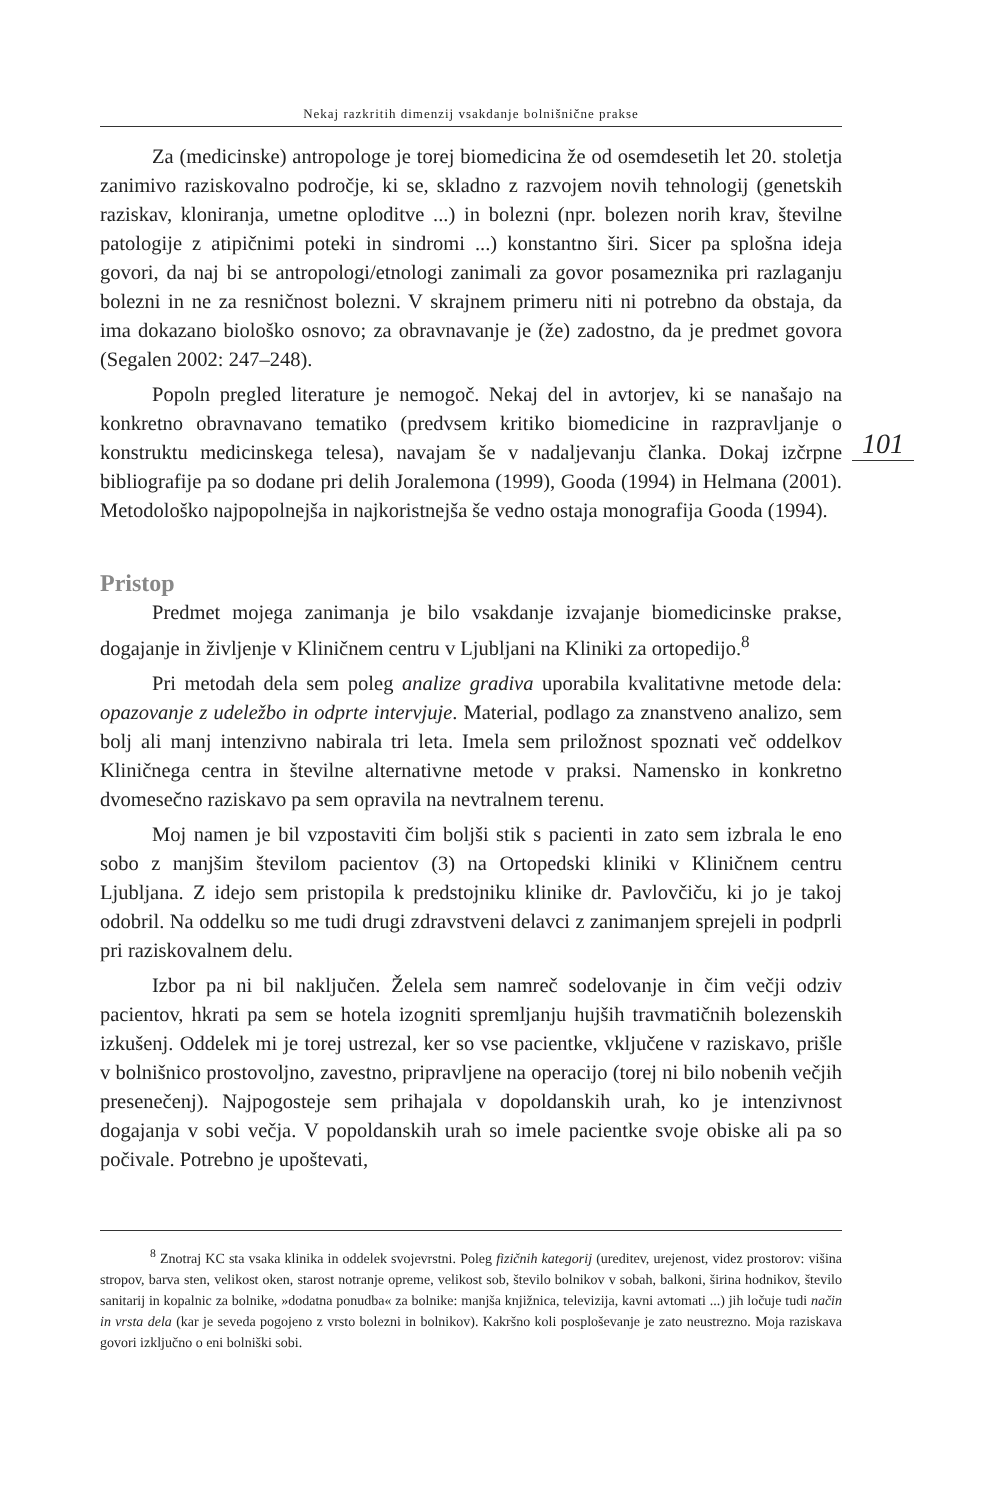Nekaj razkritih dimenzij vsakdanje bolnišnične prakse
101
Za (medicinske) antropologe je torej biomedicina že od osemdesetih let 20. stoletja zanimivo raziskovalno področje, ki se, skladno z razvojem novih tehnologij (genetskih raziskav, kloniranja, umetne oploditve ...) in bolezni (npr. bolezen norih krav, številne patologije z atipičnimi poteki in sindromi ...) konstantno širi. Sicer pa splošna ideja govori, da naj bi se antropologi/etnologi zanimali za govor posameznika pri razlaganju bolezni in ne za resničnost bolezni. V skrajnem primeru niti ni potrebno da obstaja, da ima dokazano biološko osnovo; za obravnavanje je (že) zadostno, da je predmet govora (Segalen 2002: 247–248).
Popoln pregled literature je nemogoč. Nekaj del in avtorjev, ki se nanašajo na konkretno obravnavano tematiko (predvsem kritiko biomedicine in razpravljanje o konstruktu medicinskega telesa), navajam še v nadaljevanju članka. Dokaj izčrpne bibliografije pa so dodane pri delih Joralemona (1999), Gooda (1994) in Helmana (2001). Metodološko najpopolnejša in najkoristnejša še vedno ostaja monografija Gooda (1994).
Pristop
Predmet mojega zanimanja je bilo vsakdanje izvajanje biomedicinske prakse, dogajanje in življenje v Kliničnem centru v Ljubljani na Kliniki za ortopedijo.<sup>8</sup>
Pri metodah dela sem poleg analize gradiva uporabila kvalitativne metode dela: opazovanje z udeležbo in odprte intervjuje. Material, podlago za znanstveno analizo, sem bolj ali manj intenzivno nabirala tri leta. Imela sem priložnost spoznati več oddelkov Kliničnega centra in številne alternativne metode v praksi. Namensko in konkretno dvomesečno raziskavo pa sem opravila na nevtralnem terenu.
Moj namen je bil vzpostaviti čim boljši stik s pacienti in zato sem izbrala le eno sobo z manjšim številom pacientov (3) na Ortopedski kliniki v Kliničnem centru Ljubljana. Z idejo sem pristopila k predstojniku klinike dr. Pavlovčiču, ki jo je takoj odobril. Na oddelku so me tudi drugi zdravstveni delavci z zanimanjem sprejeli in podprli pri raziskovalnem delu.
Izbor pa ni bil naključen. Želela sem namreč sodelovanje in čim večji odziv pacientov, hkrati pa sem se hotela izogniti spremljanju hujših travmatičnih bolezenskih izkušenj. Oddelek mi je torej ustrezal, ker so vse pacientke, vključene v raziskavo, prišle v bolnišnico prostovoljno, zavestno, pripravljene na operacijo (torej ni bilo nobenih večjih presenečenj). Najpogosteje sem prihajala v dopoldanskih urah, ko je intenzivnost dogajanja v sobi večja. V popoldanskih urah so imele pacientke svoje obiske ali pa so počivale. Potrebno je upoštevati,
<sup>8</sup> Znotraj KC sta vsaka klinika in oddelek svojevrstni. Poleg fizičnih kategorij (ureditev, urejenost, videz prostorov: višina stropov, barva sten, velikost oken, starost notranje opreme, velikost sob, število bolnikov v sobah, balkoni, širina hodnikov, število sanitarij in kopalnic za bolnike, »dodatna ponudba« za bolnike: manjša knjižnica, televizija, kavni avtomati ...) jih ločuje tudi način in vrsta dela (kar je seveda pogojeno z vrsto bolezni in bolnikov). Kakršno koli posploševanje je zato neustrezno. Moja raziskava govori izključno o eni bolniški sobi.